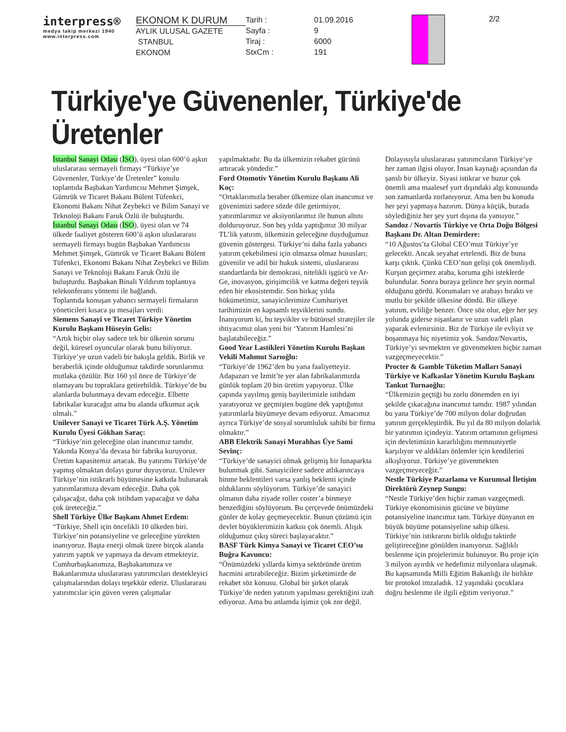interpress®
medya takip merkezi 1940
www.interpress.com
EKONOM K DURUM
AYLIK ULUSAL GAZETE
STANBUL
EKONOM
Tarih :
Sayfa :
Tiraj :
StxCm :
01.09.2016
9
6000
191
2/2
Türkiye'ye Güvenenler, Türkiye'de Üretenler
İstanbul Sanayi Odası (İSO), üyesi olan 600’ü aşkın uluslararası sermayeli firmayı “Türkiye’ye Güvenenler, Türkiye’de Üretenler” konulu toplantıda Başbakan Yardımcısı Mehmet Şimşek, Gümrük ve Ticaret Bakanı Bülent Tüfenkci, Ekonomi Bakanı Nihat Zeybekci ve Bilim Sanayi ve Teknoloji Bakanı Faruk Özlü ile buluşturdu.
İstanbul Sanayi Odası (İSO), üyesi olan ve 74 ülkede faaliyet gösteren 600’ü aşkın uluslararası sermayeli firmayı bugün Başbakan Yardımcısı Mehmet Şimşek, Gümrük ve Ticaret Bakanı Bülent Tüfenkci, Ekonomi Bakanı Nihat Zeybekci ve Bilim Sanayi ve Teknoloji Bakanı Faruk Özlü ile buluşturdu. Başbakan Binali Yıldırım toplantıya telekonferans yöntemi ile bağlandı.
Toplantıda konuşan yabancı sermayeli firmaların yöneticileri kısaca şu mesajları verdi:
Siemens Sanayi ve Ticaret Türkiye Yönetim Kurulu Başkanı Hüseyin Gelis:
“Artık hiçbir olay sadece tek bir ülkenin sorunu değil, küresel oyuncular olarak bunu biliyoruz. Türkiye’ye uzun vadeli bir bakışla geldik. Birlik ve beraberlik içinde olduğumuz takdirde sorunlarımız mutlaka çözülür. Biz 160 yıl önce de Türkiye’de olamayanı bu topraklara getirebildik. Türkiye’de bu alanlarda bulunmaya devam edeceğiz. Elbette fabrikalar kuracağız ama bu alanda ufkumuz açık olmalı.”
Unilever Sanayi ve Ticaret Türk A.Ş. Yönetim Kurulu Üyesi Gökhan Saraç:
“Türkiye’nin geleceğine olan inancımız tamdır. Yakında Konya’da devasa bir fabrika kuruyoruz. Üretim kapasitemiz artacak. Bu yatırımı Türkiye’de yapmış olmaktan dolayı gurur duyuyoruz. Unilever Türkiye’nin istikrarlı büyümesine katkıda bulunarak yatırımlarımıza devam edeceğiz. Daha çok çalışacağız, daha çok istihdam yapacağız ve daha çok üreteceğiz.”
Shell Türkiye Ülke Başkanı Ahmet Erdem:
“Türkiye, Shell için öncelikli 10 ülkeden biri. Türkiye’nin potansiyeline ve geleceğine yürekten inanıyoruz. Başta enerji olmak üzere birçok alanda yatırım yaptık ve yapmaya da devam etmekteyiz. Cumhurbaşkanımıza, Başbakanımıza ve Bakanlarımıza uluslararası yatırımcıları destekleyici çalışmalarından dolayı teşekkür ederiz. Uluslararası yatırımcılar için güven veren çalışmalar yapılmaktadır. Bu da ülkemizin rekabet gücünü artıracak yöndedir.”
Ford Otomotiv Yönetim Kurulu Başkanı Ali Koç:
“Ortaklarımızla beraber ülkemize olan inancımız ve güvenimizi sadece sözde dile getirmiyor, yatırımlarımız ve aksiyonlarımız ile bunun altını dolduruyoruz. Son beş yılda yaptığımız 30 milyar TL’lik yatırım, ülkemizin geleceğine duyduğumuz güvenin göstergesi. Türkiye’ni daha fazla yabancı yatırım çekebilmesi için olmazsa olmaz hususları; güvenilir ve adil bir hukuk sistemi, uluslararası standartlarda bir demokrasi, nitelikli işgücü ve Ar-Ge, inovasyon, girişimcilik ve katma değeri teşvik eden bir ekosistemdir. Son birkaç yılda hükümetimiz, sanayicilerimize Cumhuriyet tarihimizin en kapsamlı teşviklerini sundu. İnanıyorum ki, bu teşvikler ve bütünsel stratejiler ile ihtiyacımız olan yeni bir ‘Yatırım Hamlesi’ni başlatabileceğiz.”
Good Year Lastikleri Yönetim Kurulu Başkan Vekili Mahmut Sarıoğlu:
“Türkiye’de 1962’den bu yana faaliyetteyiz. Adapazarı ve İzmit’te yer alan fabrikalarımızda günlük toplam 20 bin üretim yapıyoruz. Ülke çapında yayılmış geniş bayilerimizle istihdam yaratıyoruz ve geçmişten bugüne dek yaptığımız yatırımlarla büyümeye devam ediyoruz. Amacımız ayrıca Türkiye’de sosyal sorumluluk sahibi bir firma olmaktır.”
ABB Elektrik Sanayi Murahhas Üye Sami Sevinç:
“Türkiye’de sanayici olmak gelişmiş bir lunaparkta bulunmak gibi. Sanayicilere sadece atlıkarıncaya binme beklentileri varsa yanlış beklenti içinde olduklarını söylüyorum. Türkiye’de sanayici olmanın daha ziyade roller coster’a binmeye benzediğini söylüyorum. Bu çerçevede önümüzdeki günler de kolay geçmeyecektir. Bunun çözümü için devlet büyüklerimizin katkısı çok önemli. Alışık olduğumuz çıkış süreci başlayacaktır.”
BASF Türk Kimya Sanayi ve Ticaret CEO’su Buğra Kavuncu:
“Önümüzdeki yıllarda kimya sektöründe üretim hacmini artırabileceğiz. Bizim şirketimizde de rekabet söz konusu. Global bir şirket olarak Türkiye’de neden yatırım yapılması gerektiğini izah ediyoruz. Ama bu anlamda işimiz çok zor değil. Dolayısıyla uluslararası yatırımcıların Türkiye’ye her zaman ilgisi oluyor. İnsan kaynağı açısından da şanslı bir ülkeyiz. Siyasi istikrar ve huzur çok önemli ama maalesef yurt dışındaki algı konusunda son zamanlarda zorlanıyoruz. Ama ben bu konuda her şeyi yapmaya hazırım. Dünya küçük, burada söylediğiniz her şey yurt dışına da yansıyor.”
Sandoz / Novartis Türkiye ve Orta Doğu Bölgesi Başkanı Dr. Altan Demirdere:
“10 Ağustos’ta Global CEO’muz Türkiye’ye gelecekti. Ancak seyahat ertelendi. Biz de buna karşı çıktık. Çünkü CEO’nun gelişi çok önemliydi. Kurşun geçirmez araba, koruma gibi isteklerde bulundular. Sonra buraya gelince her şeyin normal olduğunu gördü. Korumaları ve arabayı bıraktı ve mutlu bir şekilde ülkesine döndü. Bir ülkeye yatırım, evliliğe benzer. Önce söz olur, eğer her şey yolunda giderse nişanlanır ve uzun vadeli plan yaparak evlenirsiniz. Biz de Türkiye ile evliyiz ve boşanmaya hiç niyetimiz yok. Sandoz/Novartis, Türkiye’yi sevmekten ve güvenmekten hiçbir zaman vazgeçmeyecektir.”
Procter & Gamble Tüketim Malları Sanayi Türkiye ve Kafkaslar Yönetim Kurulu Başkanı Tankut Turnaoğlu:
“Ülkemizin geçtiği bu zorlu dönemden en iyi şekilde çıkacağına inancımız tamdır. 1987 yılından bu yana Türkiye’de 700 milyon dolar doğrudan yatırım gerçekleştirdik. Bu yıl da 80 milyon dolarlık bir yatırımın içindeyiz. Yatırım ortamının gelişmesi için devletimizin kararlılığını memnuniyetle karşılıyor ve aldıkları önlemler için kendilerini alkışlıyoruz. Türkiye’ye güvenmekten vazgeçmeyeceğiz.”
Nestle Türkiye Pazarlama ve Kurumsal İletişim Direktörü Zeynep Sungu:
“Nestle Türkiye’den hiçbir zaman vazgeçmedi. Türkiye ekonomisinin gücüne ve büyüme potansiyeline inancımız tam. Türkiye dünyanın en büyük büyüme potansiyeline sahip ülkesi. Türkiye’nin istikrarını birlik olduğu taktirde geliştireceğine gönülden inanıyoruz. Sağlıklı beslenme için projelerimiz bulunuyor. Bu proje için 3 milyon ayırdık ve hedefimiz milyonlara ulaşmak. Bu kapsamında Milli Eğitim Bakanlığı ile birlikte bir protokol imzaladık. 12 yaşındaki çocuklara doğru beslenme ile ilgili eğitim veriyoruz.”